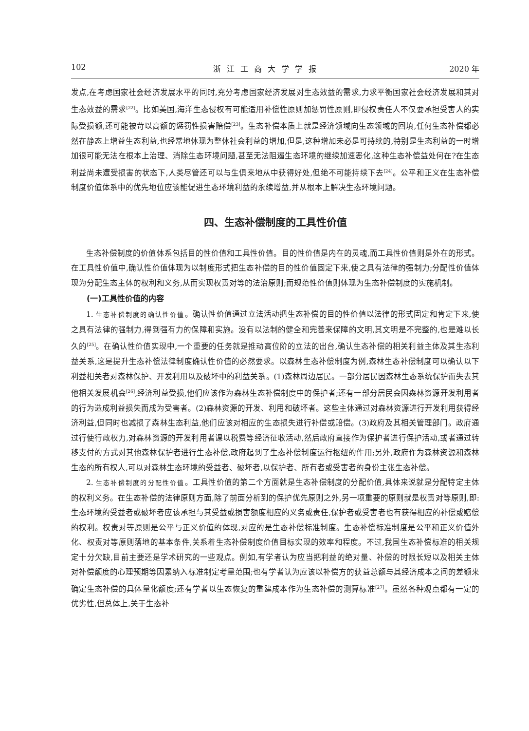102 浙江工商大学学报 2020 年
发点,在考虑国家社会经济发展水平的同时,充分考虑国家经济发展对生态效益的需求,力求平衡国家社会经济发展和其对生态效益的需求<sup>[22]</sup>。比如美国,海洋生态侵权有可能适用补偿性原则加惩罚性原则,即侵权责任人不仅要承担受害人的实际受损额,还可能被苛以高额的惩罚性损害赔偿<sup>[23]</sup>。生态补偿本质上就是经济领域向生态领域的回填,任何生态补偿都必然在静态上增益生态利益,也经常地体现为整体社会利益的增加,但是,这种增加未必是可持续的,特别是生态利益的一时增加很可能无法在根本上治理、消除生态环境问题,甚至无法阻遏生态环境的继续加速恶化,这种生态补偿益处何在?在生态利益尚未遭受损害的状态下,人类尽管还可以与生俱来地从中获得好处,但绝不可能持续下去<sup>[24]</sup>。公平和正义在生态补偿制度价值体系中的优先地位应该能促进生态环境利益的永续增益,并从根本上解决生态环境问题。
四、生态补偿制度的工具性价值
生态补偿制度的价值体系包括目的性价值和工具性价值。目的性价值是内在的灵魂,而工具性价值则是外在的形式。在工具性价值中,确认性价值体现为以制度形式把生态补偿的目的性价值固定下来,使之具有法律的强制力;分配性价值体现为分配生态主体的权利和义务,从而实现权责对等的法治原则;而规范性价值则体现为生态补偿制度的实施机制。
(一)工具性价值的内容
1. 生态补偿制度的确认性价值。确认性价值通过立法活动把生态补偿的目的性价值以法律的形式固定和肯定下来,使之具有法律的强制力,得到强有力的保障和实施。没有以法制的健全和完善来保障的文明,其文明是不完整的,也是难以长久的<sup>[25]</sup>。在确认性价值实现中,一个重要的任务就是推动高位阶的立法的出台,确认生态补偿的相关利益主体及其生态利益关系,这是提升生态补偿法律制度确认性价值的必然要求。以森林生态补偿制度为例,森林生态补偿制度可以确认以下利益相关者对森林保护、开发利用以及破坏中的利益关系。(1)森林周边居民。一部分居民因森林生态系统保护而失去其他相关发展机会<sup>[26]</sup>,经济利益受损,他们应该作为森林生态补偿制度中的保护者;还有一部分居民会因森林资源开发利用者的行为造成利益损失而成为受害者。(2)森林资源的开发、利用和破坏者。这些主体通过对森林资源进行开发利用获得经济利益,但同时也减损了森林生态利益,他们应该对相应的生态损失进行补偿或赔偿。(3)政府及其相关管理部门。政府通过行使行政权力,对森林资源的开发利用者课以税费等经济征收活动,然后政府直接作为保护者进行保护活动,或者通过转移支付的方式对其他森林保护者进行生态补偿,政府起到了生态补偿制度运行枢纽的作用;另外,政府作为森林资源和森林生态的所有权人,可以对森林生态环境的受益者、破坏者,以保护者、所有者或受害者的身份主张生态补偿。
2. 生态补偿制度的分配性价值。工具性价值的第二个方面就是生态补偿制度的分配价值,具体来说就是分配特定主体的权利义务。在生态补偿的法律原则方面,除了前面分析到的保护优先原则之外,另一项重要的原则就是权责对等原则,即:生态环境的受益者或破坏者应该承担与其受益或损害额度相应的义务或责任,保护者或受害者也有获得相应的补偿或赔偿的权利。权责对等原则是公平与正义价值的体现,对应的是生态补偿标准制度。生态补偿标准制度是公平和正义价值外化、权责对等原则落地的基本条件,关系着生态补偿制度价值目标实现的效率和程度。不过,我国生态补偿标准的相关规定十分欠缺,目前主要还是学术研究的一些观点。例如,有学者认为应当把利益的绝对量、补偿的时限长短以及相关主体对补偿额度的心理预期等因素纳入标准制定考量范围;也有学者认为应该以补偿方的获益总额与其经济成本之间的差额来确定生态补偿的具体量化额度;还有学者以生态恢复的重建成本作为生态补偿的测算标准<sup>[27]</sup>。虽然各种观点都有一定的优劣性,但总体上,关于生态补